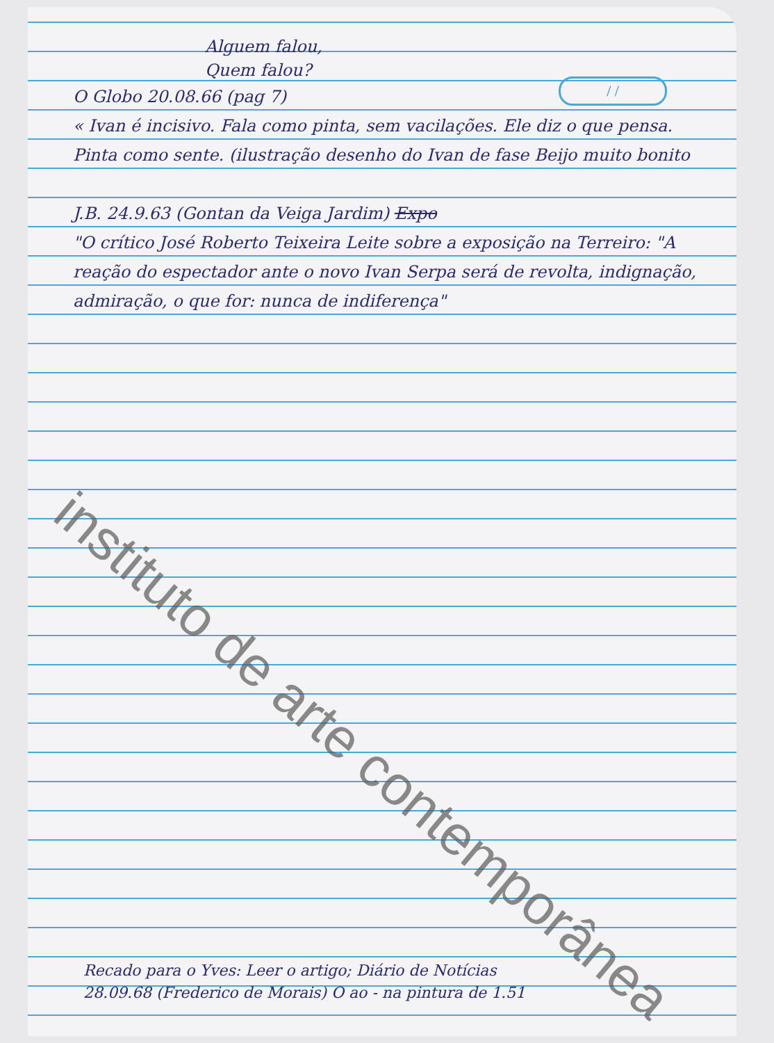/ /
Alguem falou,
Quem falou?
O Globo 20.08.66 (pag 7)
« Ivan é incisivo. Fala como pinta, sem vacilações. Ele diz o que pensa. Pinta como sente. (ilustração desenho do Ivan de fase Beijo muito bonito
J.B. 24.9.63 (Gontan da Veiga Jardim) Expo
"O crítico José Roberto Teixeira Leite sobre a exposição na Terreiro: "A reação do espectador ante o novo Ivan Serpa será de revolta, indignação, admiração, o que for: nunca de indiferença"
Recado para o Yves: Leer o artigo; Diário de Notícias
28.09.68 (Frederico de Morais) O ao - na pintura de 1.51
instituto de arte contemporânea